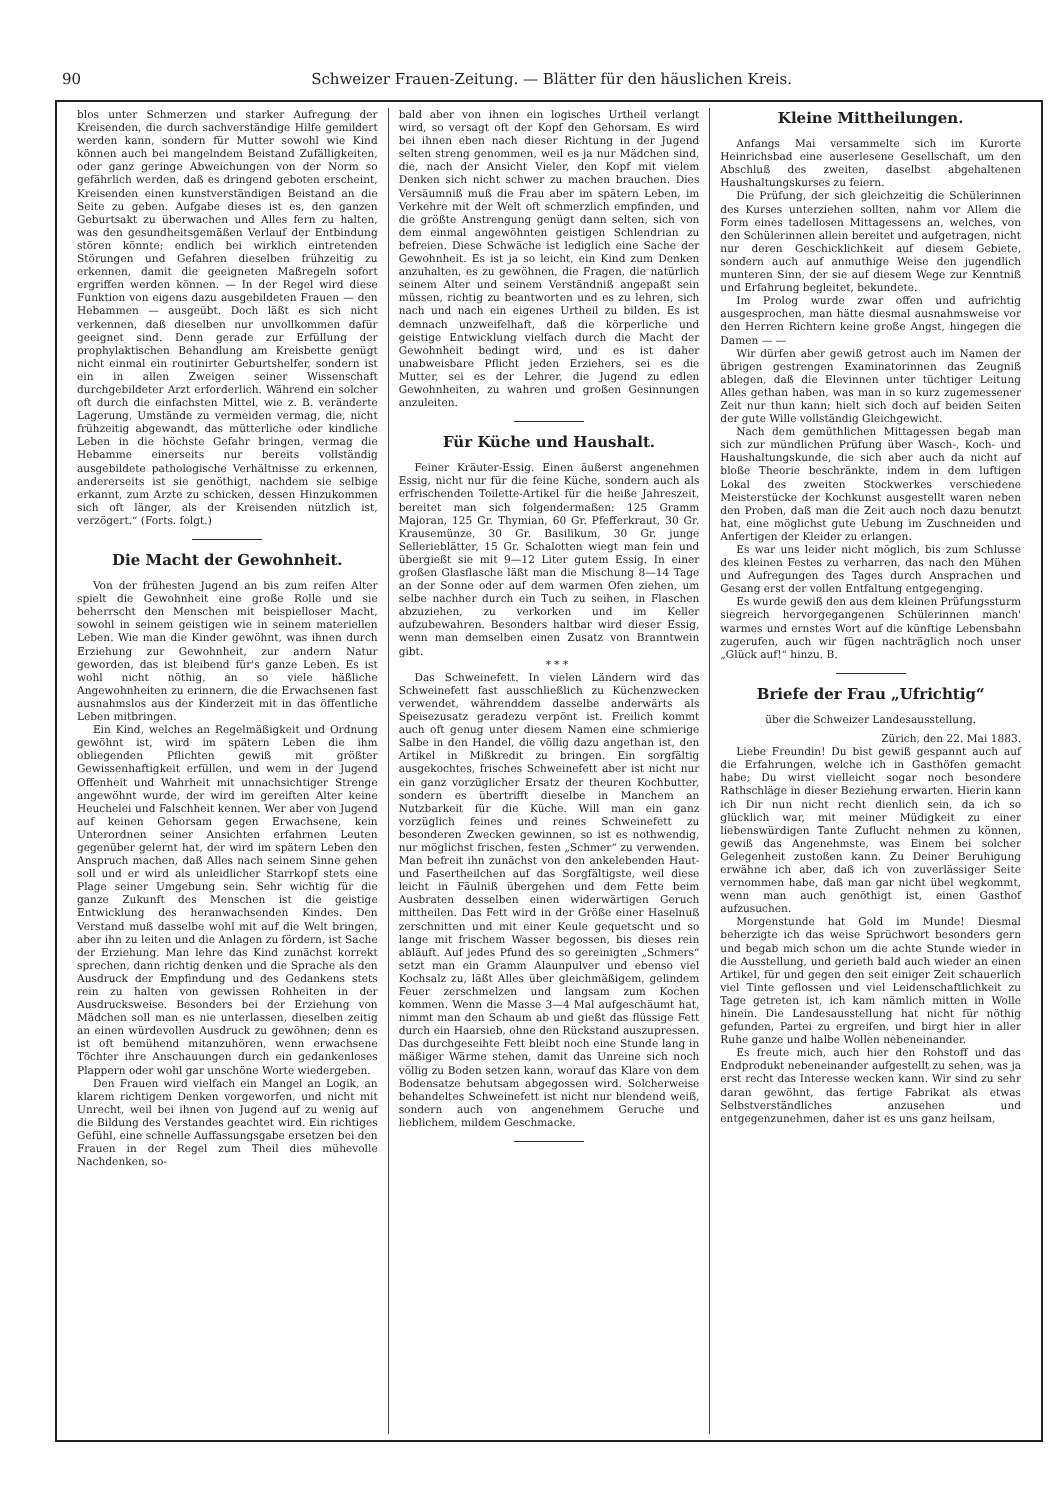90 Schweizer Frauen-Zeitung. — Blätter für den häuslichen Kreis.
blos unter Schmerzen und starker Aufregung der Kreisenden, die durch sachverständige Hilfe gemildert werden kann, sondern für Mutter sowohl wie Kind können auch bei mangelndem Beistand Zufälligkeiten, oder ganz geringe Abweichungen von der Norm so gefährlich werden, daß es dringend geboten erscheint, Kreisenden einen kunstverständigen Beistand an die Seite zu geben. Aufgabe dieses ist es, den ganzen Geburtsakt zu überwachen und Alles fern zu halten, was den gesundheitsgemäßen Verlauf der Entbindung stören könnte; endlich bei wirklich eintretenden Störungen und Gefahren dieselben frühzeitig zu erkennen, damit die geeigneten Maßregeln sofort ergriffen werden können. — In der Regel wird diese Funktion von eigens dazu ausgebildeten Frauen — den Hebammen — ausgeübt. Doch läßt es sich nicht verkennen, daß dieselben nur unvollkommen dafür geeignet sind. Denn gerade zur Erfüllung der prophylaktischen Behandlung am Kreisbette genügt nicht einmal ein routinirter Geburtshelfer, sondern ist ein in allen Zweigen seiner Wissenschaft durchgebildeter Arzt erforderlich. Während ein solcher oft durch die einfachsten Mittel, wie z. B. veränderte Lagerung, Umstände zu vermeiden vermag, die, nicht frühzeitig abgewandt, das mütterliche oder kindliche Leben in die höchste Gefahr bringen, vermag die Hebamme einerseits nur bereits vollständig ausgebildete pathologische Verhältnisse zu erkennen, andererseits ist sie genöthigt, nachdem sie selbige erkannt, zum Arzte zu schicken, dessen Hinzukommen sich oft länger, als der Kreisenden nützlich ist, verzögert.“ (Forts. folgt.)
Die Macht der Gewohnheit.
Von der frühesten Jugend an bis zum reifen Alter spielt die Gewohnheit eine große Rolle und sie beherrscht den Menschen mit beispielloser Macht, sowohl in seinem geistigen wie in seinem materiellen Leben. Wie man die Kinder gewöhnt, was ihnen durch Erziehung zur Gewohnheit, zur andern Natur geworden, das ist bleibend für's ganze Leben. Es ist wohl nicht nöthig, an so viele häßliche Angewohnheiten zu erinnern, die die Erwachsenen fast ausnahmslos aus der Kinderzeit mit in das öffentliche Leben mitbringen.
Ein Kind, welches an Regelmäßigkeit und Ordnung gewöhnt ist, wird im spätern Leben die ihm obliegenden Pflichten gewiß mit größter Gewissenhaftigkeit erfüllen, und wem in der Jugend Offenheit und Wahrheit mit unnachsichtiger Strenge angewöhnt wurde, der wird im gereiften Alter keine Heuchelei und Falschheit kennen. Wer aber von Jugend auf keinen Gehorsam gegen Erwachsene, kein Unterordnen seiner Ansichten erfahrnen Leuten gegenüber gelernt hat, der wird im spätern Leben den Anspruch machen, daß Alles nach seinem Sinne gehen soll und er wird als unleidlicher Starrkopf stets eine Plage seiner Umgebung sein. Sehr wichtig für die ganze Zukunft des Menschen ist die geistige Entwicklung des heranwachsenden Kindes. Den Verstand muß dasselbe wohl mit auf die Welt bringen, aber ihn zu leiten und die Anlagen zu fördern, ist Sache der Erziehung. Man lehre das Kind zunächst korrekt sprechen, dann richtig denken und die Sprache als den Ausdruck der Empfindung und des Gedankens stets rein zu halten von gewissen Rohheiten in der Ausdrucksweise. Besonders bei der Erziehung von Mädchen soll man es nie unterlassen, dieselben zeitig an einen würdevollen Ausdruck zu gewöhnen; denn es ist oft bemühend mitanzuhören, wenn erwachsene Töchter ihre Anschauungen durch ein gedankenloses Plappern oder wohl gar unschöne Worte wiedergeben.
Den Frauen wird vielfach ein Mangel an Logik, an klarem richtigem Denken vorgeworfen, und nicht mit Unrecht, weil bei ihnen von Jugend auf zu wenig auf die Bildung des Verstandes geachtet wird. Ein richtiges Gefühl, eine schnelle Auffassungsgabe ersetzen bei den Frauen in der Regel zum Theil dies mühevolle Nachdenken, so-
bald aber von ihnen ein logisches Urtheil verlangt wird, so versagt oft der Kopf den Gehorsam. Es wird bei ihnen eben nach dieser Richtung in der Jugend selten streng genommen, weil es ja nur Mädchen sind, die, nach der Ansicht Vieler, den Kopf mit vielem Denken sich nicht schwer zu machen brauchen. Dies Versäumniß muß die Frau aber im spätern Leben, im Verkehre mit der Welt oft schmerzlich empfinden, und die größte Anstrengung genügt dann selten, sich von dem einmal angewöhnten geistigen Schlendrian zu befreien. Diese Schwäche ist lediglich eine Sache der Gewohnheit. Es ist ja so leicht, ein Kind zum Denken anzuhalten, es zu gewöhnen, die Fragen, die natürlich seinem Alter und seinem Verständniß angepaßt sein müssen, richtig zu beantworten und es zu lehren, sich nach und nach ein eigenes Urtheil zu bilden. Es ist demnach unzweifelhaft, daß die körperliche und geistige Entwicklung vielfach durch die Macht der Gewohnheit bedingt wird, und es ist daher unabweisbare Pflicht jeden Erziehers, sei es die Mutter, sei es der Lehrer, die Jugend zu edlen Gewohnheiten, zu wahren und großen Gesinnungen anzuleiten.
Für Küche und Haushalt.
Feiner Kräuter-Essig. Einen äußerst angenehmen Essig, nicht nur für die feine Küche, sondern auch als erfrischenden Toilette-Artikel für die heiße Jahreszeit, bereitet man sich folgendermaßen: 125 Gramm Majoran, 125 Gr. Thymian, 60 Gr. Pfefferkraut, 30 Gr. Krausemünze, 30 Gr. Basilikum, 30 Gr. junge Sellerieblätter, 15 Gr. Schalotten wiegt man fein und übergießt sie mit 9—12 Liter gutem Essig. In einer großen Glasflasche läßt man die Mischung 8—14 Tage an der Sonne oder auf dem warmen Ofen ziehen, um selbe nachher durch ein Tuch zu seihen, in Flaschen abzuziehen, zu verkorken und im Keller aufzubewahren. Besonders haltbar wird dieser Essig, wenn man demselben einen Zusatz von Branntwein gibt.
* * *
Das Schweinefett. In vielen Ländern wird das Schweinefett fast ausschließlich zu Küchenzwecken verwendet, währenddem dasselbe anderwärts als Speisezusatz geradezu verpönt ist. Freilich kommt auch oft genug unter diesem Namen eine schmierige Salbe in den Handel, die völlig dazu angethan ist, den Artikel in Mißkredit zu bringen. Ein sorgfältig ausgekochtes, frisches Schweinefett aber ist nicht nur ein ganz vorzüglicher Ersatz der theuren Kochbutter, sondern es übertrifft dieselbe in Manchem an Nutzbarkeit für die Küche. Will man ein ganz vorzüglich feines und reines Schweinefett zu besonderen Zwecken gewinnen, so ist es nothwendig, nur möglichst frischen, festen „Schmer“ zu verwenden. Man befreit ihn zunächst von den ankelebenden Haut- und Fasertheilchen auf das Sorgfältigste, weil diese leicht in Fäulniß übergehen und dem Fette beim Ausbraten desselben einen widerwärtigen Geruch mittheilen. Das Fett wird in der Größe einer Haselnuß zerschnitten und mit einer Keule gequetscht und so lange mit frischem Wasser begossen, bis dieses rein abläuft. Auf jedes Pfund des so gereinigten „Schmers“ setzt man ein Gramm Alaunpulver und ebenso viel Kochsalz zu, läßt Alles über gleichmäßigem, gelindem Feuer zerschmelzen und langsam zum Kochen kommen. Wenn die Masse 3—4 Mal aufgeschäumt hat, nimmt man den Schaum ab und gießt das flüssige Fett durch ein Haarsieb, ohne den Rückstand auszupressen. Das durchgeseihte Fett bleibt noch eine Stunde lang in mäßiger Wärme stehen, damit das Unreine sich noch völlig zu Boden setzen kann, worauf das Klare von dem Bodensatze behutsam abgegossen wird. Solcherweise behandeltes Schweinefett ist nicht nur blendend weiß, sondern auch von angenehmem Geruche und lieblichem, mildem Geschmacke.
Kleine Mittheilungen.
Anfangs Mai versammelte sich im Kurorte Heinrichsbad eine auserlesene Gesellschaft, um den Abschluß des zweiten, daselbst abgehaltenen Haushaltungskurses zu feiern.
Die Prüfung, der sich gleichzeitig die Schülerinnen des Kurses unterziehen sollten, nahm vor Allem die Form eines tadellosen Mittagessens an, welches, von den Schülerinnen allein bereitet und aufgetragen, nicht nur deren Geschicklichkeit auf diesem Gebiete, sondern auch auf anmuthige Weise den jugendlich munteren Sinn, der sie auf diesem Wege zur Kenntniß und Erfahrung begleitet, bekundete.
Im Prolog wurde zwar offen und aufrichtig ausgesprochen, man hätte diesmal ausnahmsweise vor den Herren Richtern keine große Angst, hingegen die Damen — —
Wir dürfen aber gewiß getrost auch im Namen der übrigen gestrengen Examinatorinnen das Zeugniß ablegen, daß die Elevinnen unter tüchtiger Leitung Alles gethan haben, was man in so kurz zugemessener Zeit nur thun kann; hielt sich doch auf beiden Seiten der gute Wille vollständig Gleichgewicht.
Nach dem gemüthlichen Mittagessen begab man sich zur mündlichen Prüfung über Wasch-, Koch- und Haushaltungskunde, die sich aber auch da nicht auf bloße Theorie beschränkte, indem in dem luftigen Lokal des zweiten Stockwerkes verschiedene Meisterstücke der Kochkunst ausgestellt waren neben den Proben, daß man die Zeit auch noch dazu benutzt hat, eine möglichst gute Uebung im Zuschneiden und Anfertigen der Kleider zu erlangen.
Es war uns leider nicht möglich, bis zum Schlusse des kleinen Festes zu verharren, das nach den Mühen und Aufregungen des Tages durch Ansprachen und Gesang erst der vollen Entfaltung entgegenging.
Es wurde gewiß den aus dem kleinen Prüfungssturm siegreich hervorgegangenen Schülerinnen manch' warmes und ernstes Wort auf die künftige Lebensbahn zugerufen, auch wir fügen nachträglich noch unser „Glück auf!“ hinzu. B.
Briefe der Frau „Ufrichtig“
über die Schweizer Landesausstellung.
Zürich, den 22. Mai 1883.
Liebe Freundin! Du bist gewiß gespannt auch auf die Erfahrungen, welche ich in Gasthöfen gemacht habe; Du wirst vielleicht sogar noch besondere Rathschläge in dieser Beziehung erwarten. Hierin kann ich Dir nun nicht recht dienlich sein, da ich so glücklich war, mit meiner Müdigkeit zu einer liebenswürdigen Tante Zuflucht nehmen zu können, gewiß das Angenehmste, was Einem bei solcher Gelegenheit zustoßen kann. Zu Deiner Beruhigung erwähne ich aber, daß ich von zuverlässiger Seite vernommen habe, daß man gar nicht übel wegkommt, wenn man auch genöthigt ist, einen Gasthof aufzusuchen.
Morgenstunde hat Gold im Munde! Diesmal beherzigte ich das weise Sprüchwort besonders gern und begab mich schon um die achte Stunde wieder in die Ausstellung, und gerieth bald auch wieder an einen Artikel, für und gegen den seit einiger Zeit schauerlich viel Tinte geflossen und viel Leidenschaftlichkeit zu Tage getreten ist, ich kam nämlich mitten in Wolle hinein. Die Landesausstellung hat nicht für nöthig gefunden, Partei zu ergreifen, und birgt hier in aller Ruhe ganze und halbe Wollen nebeneinander.
Es freute mich, auch hier den Rohstoff und das Endprodukt nebeneinander aufgestellt zu sehen, was ja erst recht das Interesse wecken kann. Wir sind zu sehr daran gewöhnt, das fertige Fabrikat als etwas Selbstverständliches anzusehen und entgegenzunehmen, daher ist es uns ganz heilsam,